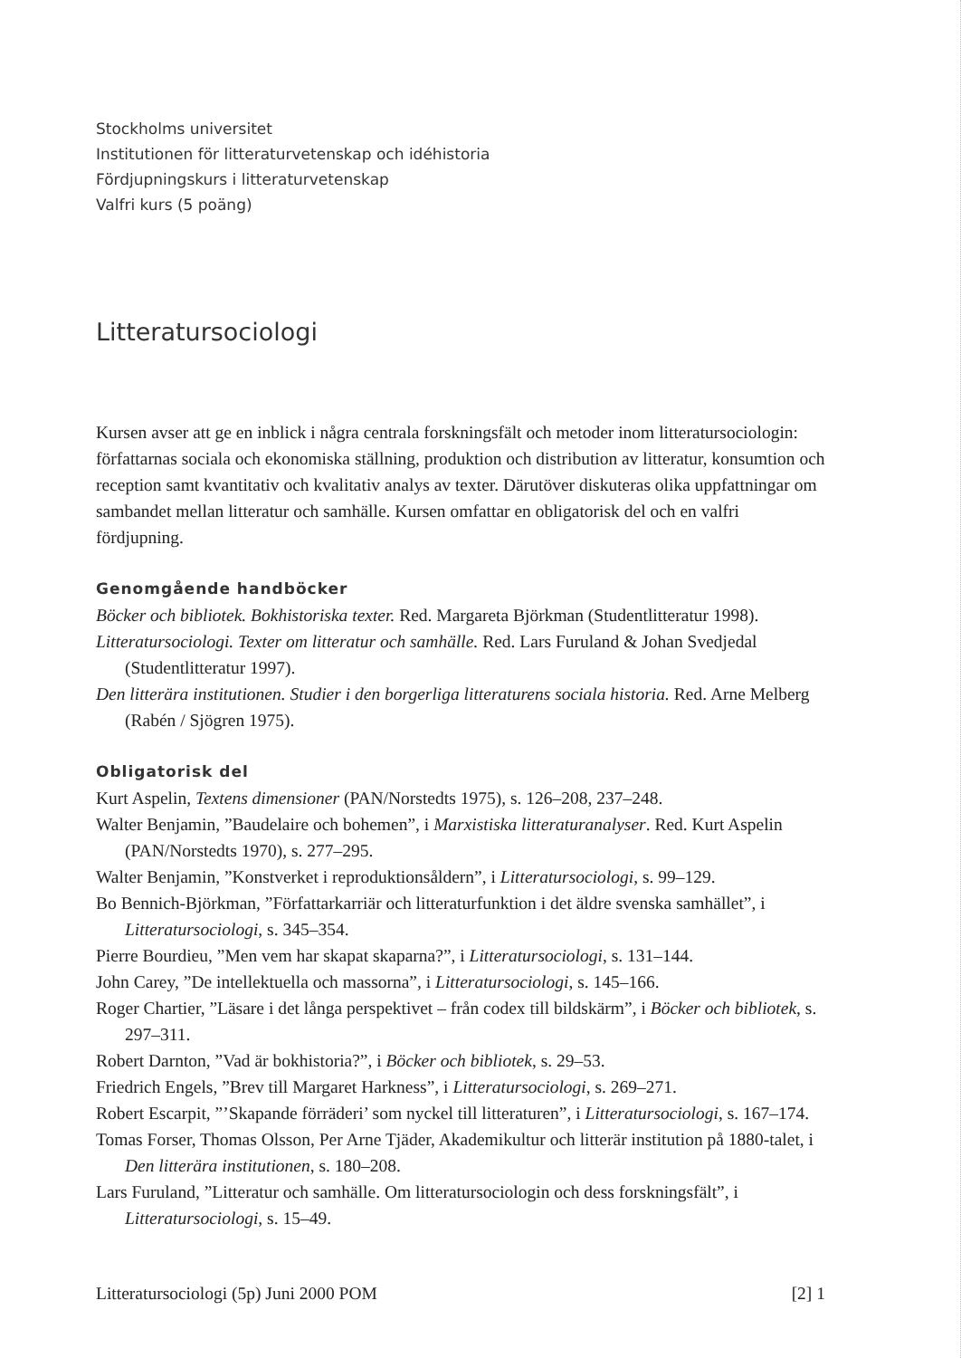Stockholms universitet
Institutionen för litteraturvetenskap och idéhistoria
Fördjupningskurs i litteraturvetenskap
Valfri kurs (5 poäng)
Litteratursociologi
Kursen avser att ge en inblick i några centrala forskningsfält och metoder inom litteratursociologin: författarnas sociala och ekonomiska ställning, produktion och distribution av litteratur, konsumtion och reception samt kvantitativ och kvalitativ analys av texter. Därutöver diskuteras olika uppfattningar om sambandet mellan litteratur och samhälle. Kursen omfattar en obligatorisk del och en valfri fördjupning.
Genomgående handböcker
Böcker och bibliotek. Bokhistoriska texter. Red. Margareta Björkman (Studentlitteratur 1998).
Litteratursociologi. Texter om litteratur och samhälle. Red. Lars Furuland & Johan Svedjedal (Studentlitteratur 1997).
Den litterära institutionen. Studier i den borgerliga litteraturens sociala historia. Red. Arne Melberg (Rabén / Sjögren 1975).
Obligatorisk del
Kurt Aspelin, Textens dimensioner (PAN/Norstedts 1975), s. 126–208, 237–248.
Walter Benjamin, ”Baudelaire och bohemen”, i Marxistiska litteraturanalyser. Red. Kurt Aspelin (PAN/Norstedts 1970), s. 277–295.
Walter Benjamin, ”Konstverket i reproduktionsåldern”, i Litteratursociologi, s. 99–129.
Bo Bennich-Björkman, ”Författarkarriär och litteraturfunktion i det äldre svenska samhället”, i Litteratursociologi, s. 345–354.
Pierre Bourdieu, ”Men vem har skapat skaparna?”, i Litteratursociologi, s. 131–144.
John Carey, ”De intellektuella och massorna”, i Litteratursociologi, s. 145–166.
Roger Chartier, ”Läsare i det långa perspektivet – från codex till bildskärm”, i Böcker och bibliotek, s. 297–311.
Robert Darnton, ”Vad är bokhistoria?”, i Böcker och bibliotek, s. 29–53.
Friedrich Engels, ”Brev till Margaret Harkness”, i Litteratursociologi, s. 269–271.
Robert Escarpit, ”’Skapande förräderi’ som nyckel till litteraturen”, i Litteratursociologi, s. 167–174.
Tomas Forser, Thomas Olsson, Per Arne Tjäder, Akademikultur och litterär institution på 1880-talet, i Den litterära institutionen, s. 180–208.
Lars Furuland, ”Litteratur och samhälle. Om litteratursociologin och dess forskningsfält”, i Litteratursociologi, s. 15–49.
Litteratursociologi (5p) Juni 2000 POM [2] 1